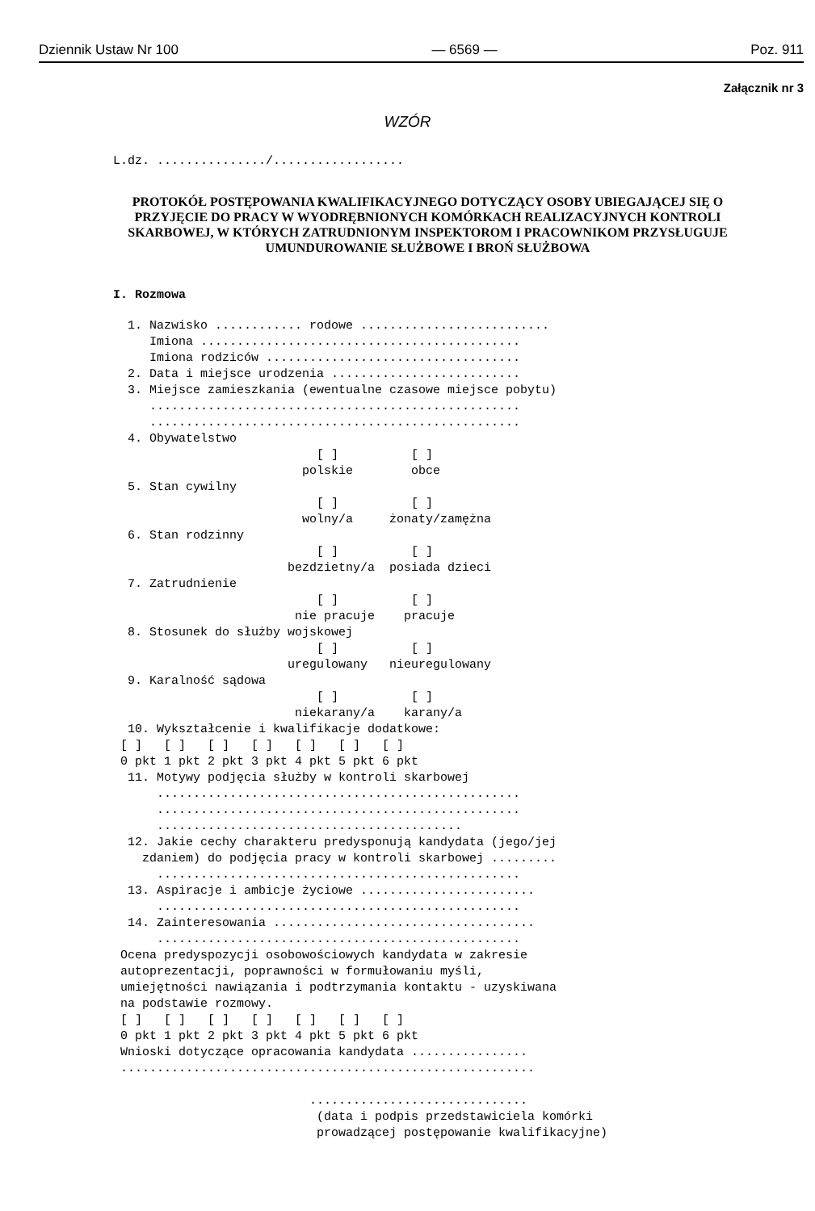Dziennik Ustaw Nr 100 — 6569 — Poz. 911
Załącznik nr 3
WZÓR
L.dz. .............../..................
PROTOKÓŁ POSTĘPOWANIA KWALIFIKACYJNEGO DOTYCZĄCY OSOBY UBIEGAJĄCEJ SIĘ O PRZYJĘCIE DO PRACY W WYODRĘBNIONYCH KOMÓRKACH REALIZACYJNYCH KONTROLI SKARBOWEJ, W KTÓRYCH ZATRUDNIONYM INSPEKTOROM I PRACOWNIKOM PRZYSŁUGUJE UMUNDUROWANIE SŁUŻBOWE I BROŃ SŁUŻBOWA
I. Rozmowa
1. Nazwisko ............ rodowe .......................... Imiona ............................................ Imiona rodziców ................................... 2. Data i miejsce urodzenia .......................... 3. Miejsce zamieszkania (ewentualne czasowe miejsce pobytu) ................................................... ................................................... 4. Obywatelstwo [ ] [ ] polskie obce 5. Stan cywilny [ ] [ ] wolny/a żonaty/zamężna 6. Stan rodzinny [ ] [ ] bezdzietny/a posiada dzieci 7. Zatrudnienie [ ] [ ] nie pracuje pracuje 8. Stosunek do służby wojskowej [ ] [ ] uregulowany nieuregulowany 9. Karalność sądowa [ ] [ ] niekarany/a karany/a 10. Wykształcenie i kwalifikacje dodatkowe: [ ] [ ] [ ] [ ] [ ] [ ] [ ] 0 pkt 1 pkt 2 pkt 3 pkt 4 pkt 5 pkt 6 pkt 11. Motywy podjęcia służby w kontroli skarbowej .................................................. .................................................. .......................................... 12. Jakie cechy charakteru predysponują kandydata (jego/jej zdaniem) do podjęcia pracy w kontroli skarbowej ......... .................................................. 13. Aspiracje i ambicje życiowe ........................ .................................................. 14. Zainteresowania .................................... .................................................. Ocena predyspozycji osobowościowych kandydata w zakresie autoprezentacji, poprawności w formułowaniu myśli, umiejętności nawiązania i podtrzymania kontaktu - uzyskiwana na podstawie rozmowy. [ ] [ ] [ ] [ ] [ ] [ ] [ ] 0 pkt 1 pkt 2 pkt 3 pkt 4 pkt 5 pkt 6 pkt Wnioski dotyczące opracowania kandydata ................ ......................................................... .............................. (data i podpis przedstawiciela komórki prowadzącej postępowanie kwalifikacyjne)